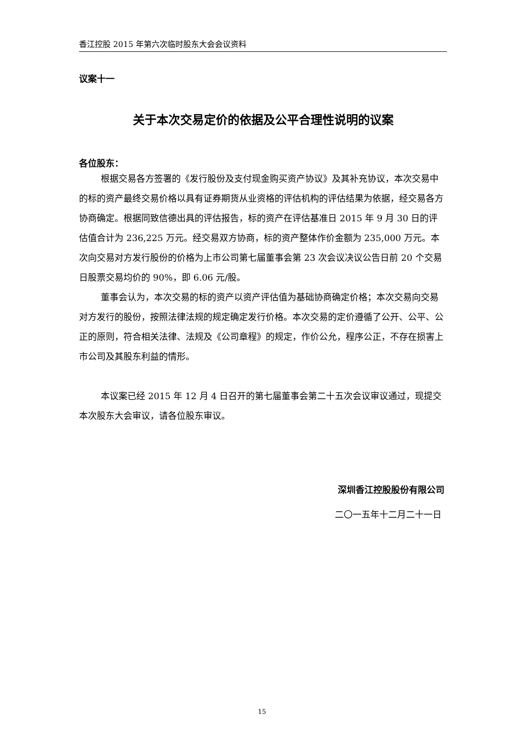香江控股 2015 年第六次临时股东大会会议资料
议案十一
关于本次交易定价的依据及公平合理性说明的议案
各位股东：
根据交易各方签署的《发行股份及支付现金购买资产协议》及其补充协议，本次交易中的标的资产最终交易价格以具有证券期货从业资格的评估机构的评估结果为依据，经交易各方协商确定。根据同致信德出具的评估报告，标的资产在评估基准日 2015 年 9 月 30 日的评估值合计为 236,225 万元。经交易双方协商，标的资产整体作价金额为 235,000 万元。本次向交易对方发行股份的价格为上市公司第七届董事会第 23 次会议决议公告日前 20 个交易日股票交易均价的 90%，即 6.06 元/股。
董事会认为，本次交易的标的资产以资产评估值为基础协商确定价格；本次交易向交易对方发行的股份，按照法律法规的规定确定发行价格。本次交易的定价遵循了公开、公平、公正的原则，符合相关法律、法规及《公司章程》的规定，作价公允，程序公正，不存在损害上市公司及其股东利益的情形。
本议案已经 2015 年 12 月 4 日召开的第七届董事会第二十五次会议审议通过，现提交本次股东大会审议，请各位股东审议。
深圳香江控股股份有限公司
二〇一五年十二月二十一日
15